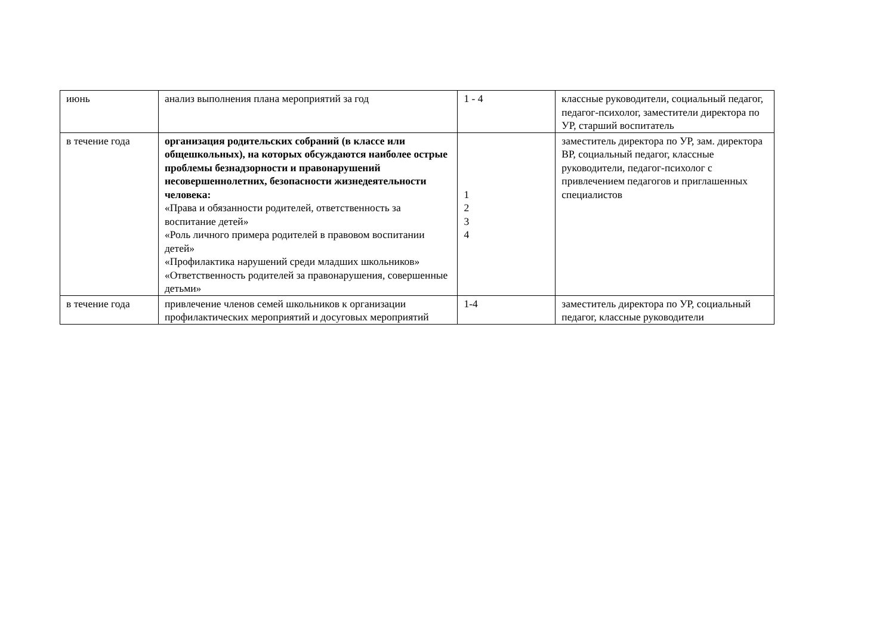| июнь | анализ выполнения плана мероприятий за год | 1 - 4 | классные руководители, социальный педагог, педагог-психолог, заместители директора по УР, старший воспитатель |
| в течение года | организация родительских собраний (в классе или общешкольных), на которых обсуждаются наиболее острые проблемы безнадзорности и правонарушений несовершеннолетних, безопасности жизнедеятельности человека: «Права и обязанности родителей, ответственность за воспитание детей» «Роль личного примера родителей в правовом воспитании детей» «Профилактика нарушений среди младших школьников» «Ответственность родителей за правонарушения, совершенные детьми» | 1 2 3 4 | заместитель директора по УР, зам. директора ВР, социальный педагог, классные руководители, педагог-психолог с привлечением педагогов и приглашенных специалистов |
| в течение года | привлечение членов семей школьников к организации профилактических мероприятий и досуговых мероприятий | 1-4 | заместитель директора по УР, социальный педагог, классные руководители |